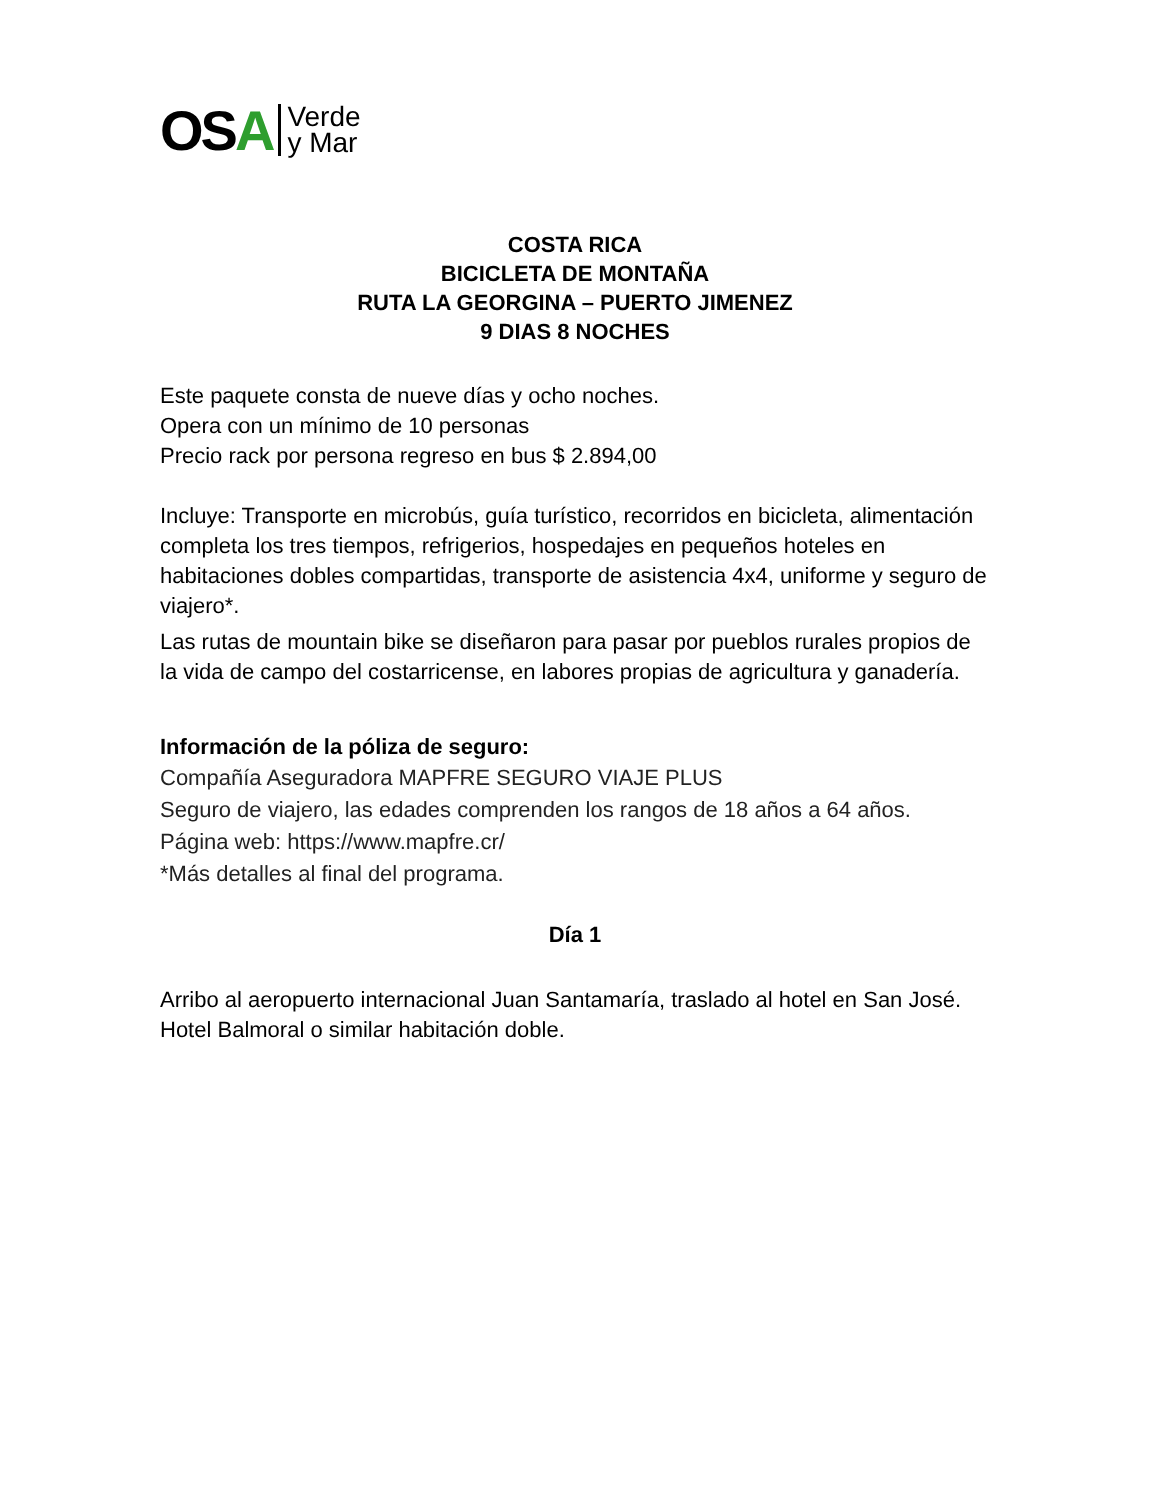OSA
Verde
y Mar
COSTA RICA
BICICLETA DE MONTAÑA
RUTA LA GEORGINA – PUERTO JIMENEZ
9 DIAS 8 NOCHES
Este paquete consta de nueve días y ocho noches.
Opera con un mínimo de 10 personas
Precio rack por persona regreso en bus $ 2.894,00
Incluye: Transporte en microbús, guía turístico, recorridos en bicicleta, alimentación completa los tres tiempos, refrigerios, hospedajes en pequeños hoteles en habitaciones dobles compartidas, transporte de asistencia 4x4, uniforme y seguro de viajero*.
Las rutas de mountain bike se diseñaron para pasar por pueblos rurales propios de la vida de campo del costarricense, en labores propias de agricultura y ganadería.
Información de la póliza de seguro:
Compañía Aseguradora MAPFRE SEGURO VIAJE PLUS
Seguro de viajero, las edades comprenden los rangos de 18 años a 64 años.
Página web: https://www.mapfre.cr/
*Más detalles al final del programa.
Día 1
Arribo al aeropuerto internacional Juan Santamaría, traslado al hotel en San José. Hotel Balmoral o similar habitación doble.